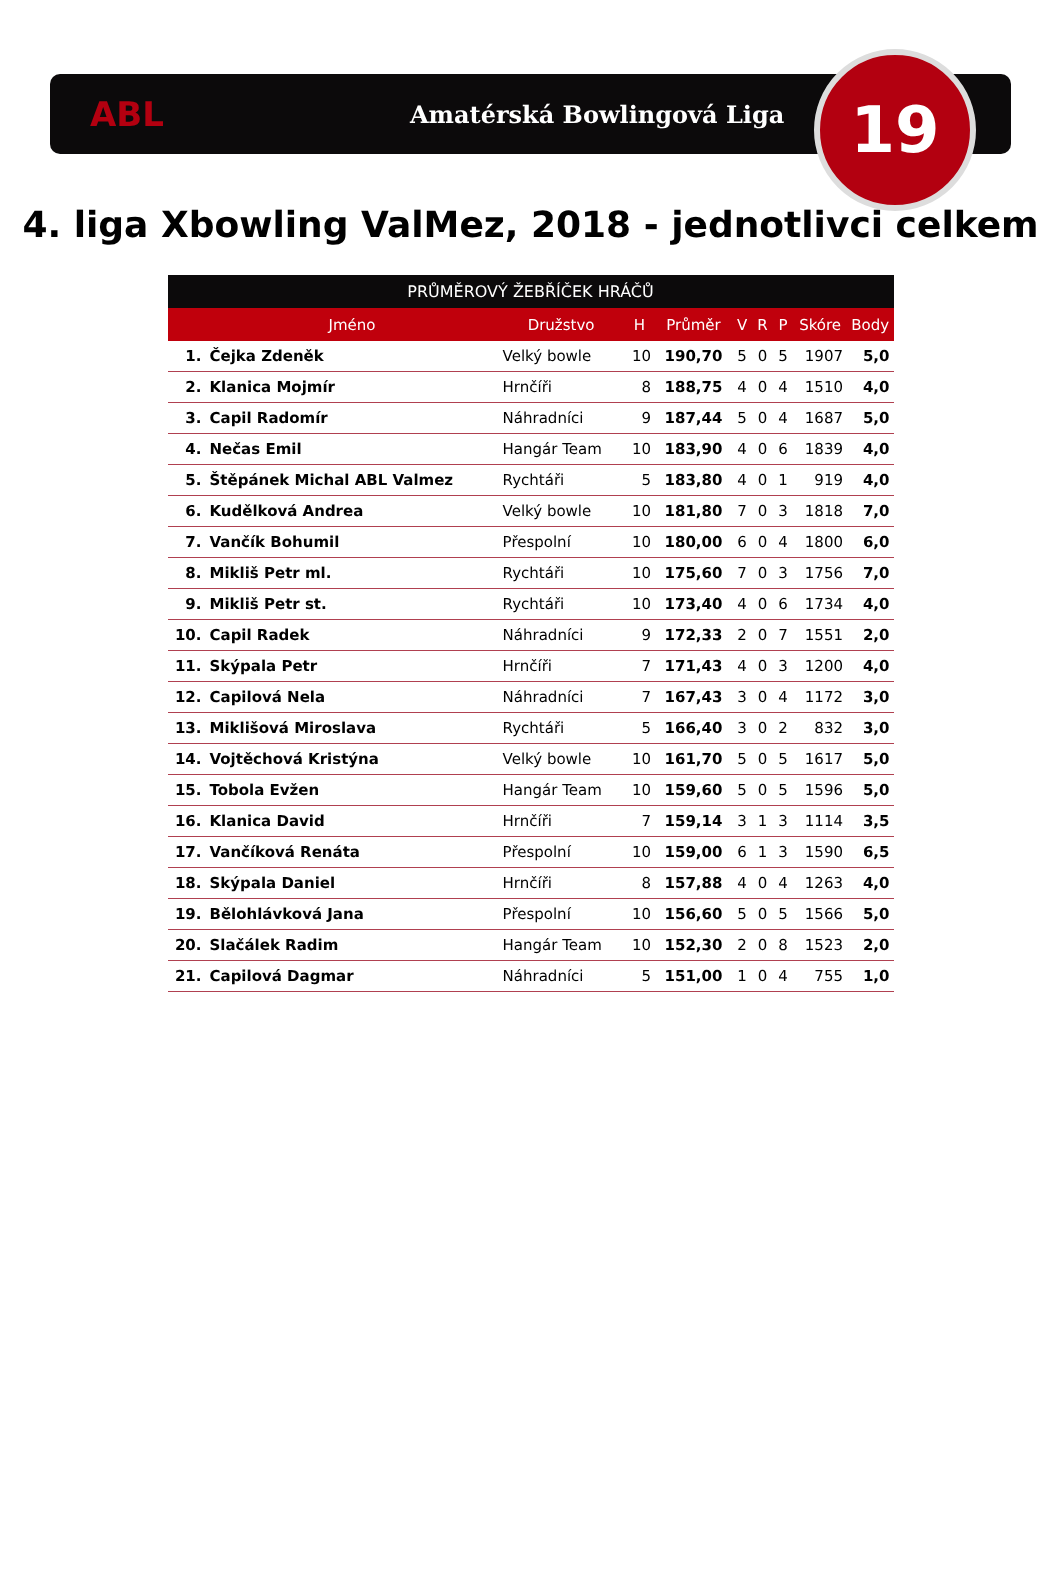ABL
Amatérská Bowlingová Liga
19
4. liga Xbowling ValMez, 2018 - jednotlivci celkem
| PRŮMĚROVÝ ŽEBŘÍČEK HRÁČŮ | | | | | | | | | |
| --- | --- | --- | --- | --- | --- | --- | --- | --- | --- |
| | Jméno | Družstvo | H | Průměr | V | R | P | Skóre | Body |
| 1. | Čejka Zdeněk | Velký bowle | 10 | 190,70 | 5 | 0 | 5 | 1907 | 5,0 |
| 2. | Klanica Mojmír | Hrnčíři | 8 | 188,75 | 4 | 0 | 4 | 1510 | 4,0 |
| 3. | Capil Radomír | Náhradníci | 9 | 187,44 | 5 | 0 | 4 | 1687 | 5,0 |
| 4. | Nečas Emil | Hangár Team | 10 | 183,90 | 4 | 0 | 6 | 1839 | 4,0 |
| 5. | Štěpánek Michal ABL Valmez | Rychtáři | 5 | 183,80 | 4 | 0 | 1 | 919 | 4,0 |
| 6. | Kudělková Andrea | Velký bowle | 10 | 181,80 | 7 | 0 | 3 | 1818 | 7,0 |
| 7. | Vančík Bohumil | Přespolní | 10 | 180,00 | 6 | 0 | 4 | 1800 | 6,0 |
| 8. | Mikliš Petr ml. | Rychtáři | 10 | 175,60 | 7 | 0 | 3 | 1756 | 7,0 |
| 9. | Mikliš Petr st. | Rychtáři | 10 | 173,40 | 4 | 0 | 6 | 1734 | 4,0 |
| 10. | Capil Radek | Náhradníci | 9 | 172,33 | 2 | 0 | 7 | 1551 | 2,0 |
| 11. | Skýpala Petr | Hrnčíři | 7 | 171,43 | 4 | 0 | 3 | 1200 | 4,0 |
| 12. | Capilová Nela | Náhradníci | 7 | 167,43 | 3 | 0 | 4 | 1172 | 3,0 |
| 13. | Miklišová Miroslava | Rychtáři | 5 | 166,40 | 3 | 0 | 2 | 832 | 3,0 |
| 14. | Vojtěchová Kristýna | Velký bowle | 10 | 161,70 | 5 | 0 | 5 | 1617 | 5,0 |
| 15. | Tobola Evžen | Hangár Team | 10 | 159,60 | 5 | 0 | 5 | 1596 | 5,0 |
| 16. | Klanica David | Hrnčíři | 7 | 159,14 | 3 | 1 | 3 | 1114 | 3,5 |
| 17. | Vančíková Renáta | Přespolní | 10 | 159,00 | 6 | 1 | 3 | 1590 | 6,5 |
| 18. | Skýpala Daniel | Hrnčíři | 8 | 157,88 | 4 | 0 | 4 | 1263 | 4,0 |
| 19. | Bělohlávková Jana | Přespolní | 10 | 156,60 | 5 | 0 | 5 | 1566 | 5,0 |
| 20. | Slačálek Radim | Hangár Team | 10 | 152,30 | 2 | 0 | 8 | 1523 | 2,0 |
| 21. | Capilová Dagmar | Náhradníci | 5 | 151,00 | 1 | 0 | 4 | 755 | 1,0 |